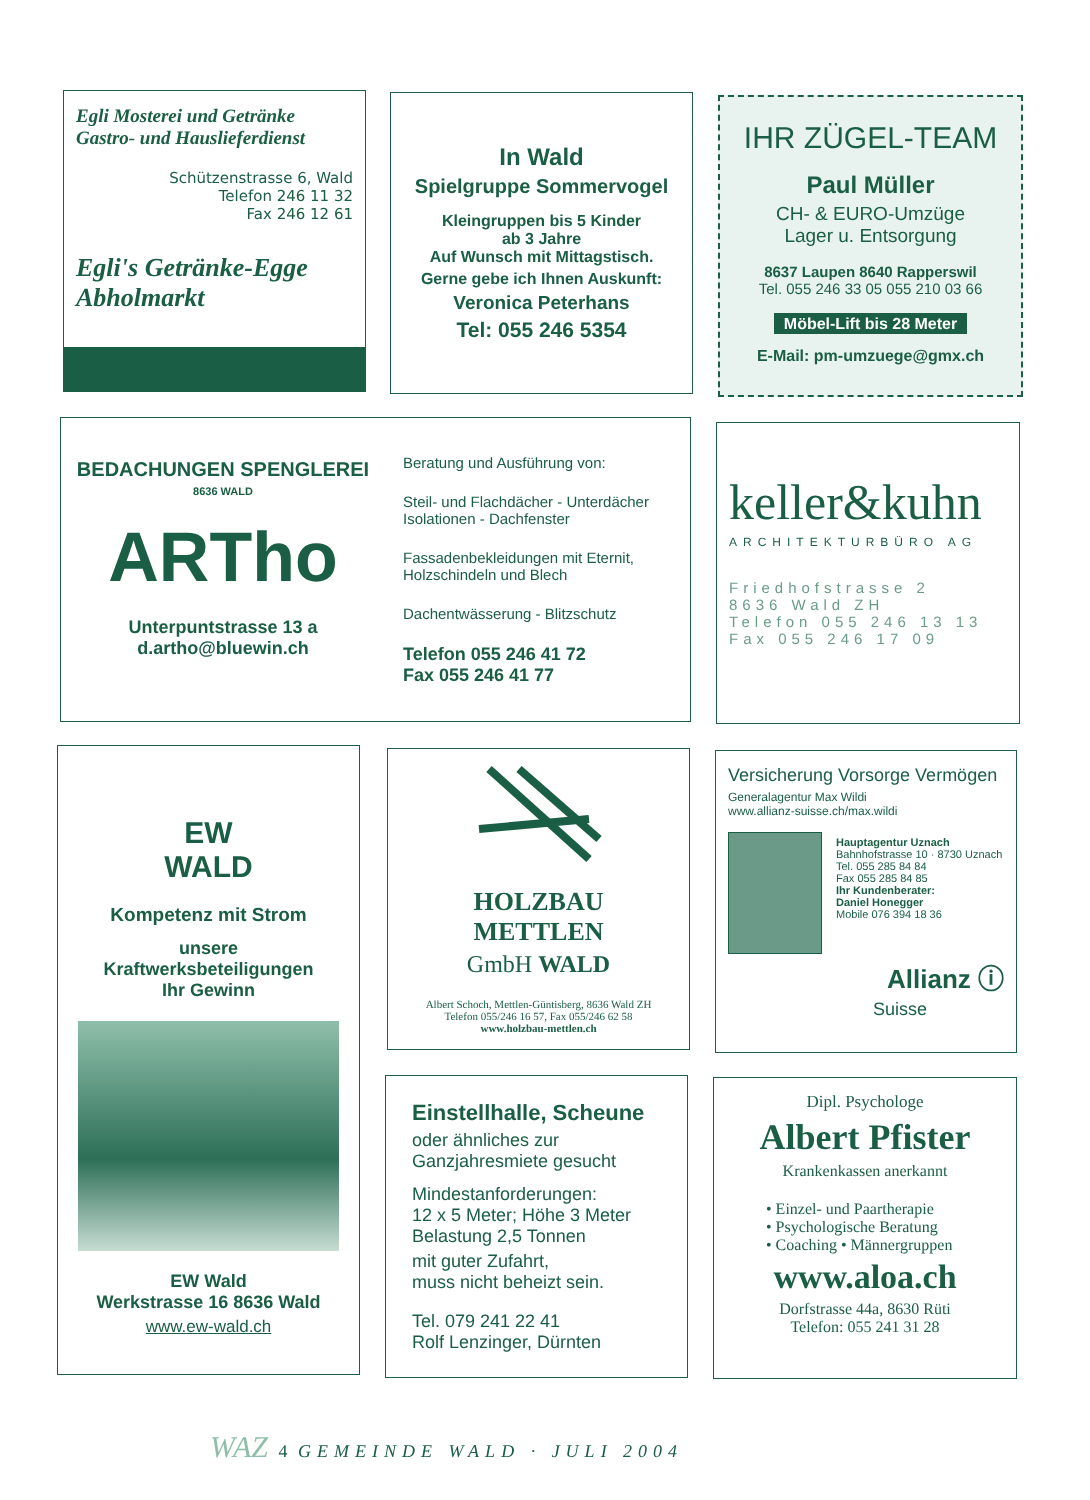Egli Mosterei und Getränke
Gastro- und Hauslieferdienst
Schützenstrasse 6, Wald
Telefon 246 11 32
Fax 246 12 61
Egli's Getränke-Egge
Abholmarkt
In Wald
Spielgruppe Sommervogel
Kleingruppen bis 5 Kinder
ab 3 Jahre
Auf Wunsch mit Mittagstisch.
Gerne gebe ich Ihnen Auskunft:
Veronica Peterhans
Tel: 055 246 5354
IHR ZÜGEL-TEAM
Paul Müller
CH- & EURO-Umzüge
Lager u. Entsorgung
8637 Laupen 8640 Rapperswil
Tel. 055 246 33 05 055 210 03 66
Möbel-Lift bis 28 Meter
E-Mail: pm-umzuege@gmx.ch
BEDACHUNGEN SPENGLEREI
8636 WALD
ARTho
Unterpuntstrasse 13 a
d.artho@bluewin.ch
Beratung und Ausführung von:
Steil- und Flachdächer - Unterdächer
Isolationen - Dachfenster
Fassadenbekleidungen mit Eternit,
Holzschindeln und Blech
Dachentwässerung - Blitzschutz
Telefon 055 246 41 72
Fax 055 246 41 77
keller&kuhn
ARCHITEKTURBÜRO AG
Friedhofstrasse 2
8636 Wald ZH
Telefon 055 246 13 13
Fax 055 246 17 09
EW
WALD
Kompetenz mit Strom
unsere
Kraftwerksbeteiligungen
Ihr Gewinn
EW Wald
Werkstrasse 16 8636 Wald
www.ew-wald.ch
HOLZBAU
METTLEN
GmbH WALD
Albert Schoch, Mettlen-Güntisberg, 8636 Wald ZH
Telefon 055/246 16 57, Fax 055/246 62 58
www.holzbau-mettlen.ch
Versicherung Vorsorge Vermögen
Generalagentur Max Wildi
www.allianz-suisse.ch/max.wildi
Hauptagentur Uznach
Bahnhofstrasse 10 · 8730 Uznach
Tel. 055 285 84 84
Fax 055 285 84 85
Ihr Kundenberater:
Daniel Honegger
Mobile 076 394 18 36
Allianz ⓘ
Suisse
Einstellhalle, Scheune
oder ähnliches zur
Ganzjahresmiete gesucht
Mindestanforderungen:
12 x 5 Meter; Höhe 3 Meter
Belastung 2,5 Tonnen
mit guter Zufahrt,
muss nicht beheizt sein.
Tel. 079 241 22 41
Rolf Lenzinger, Dürnten
Dipl. Psychologe
Albert Pfister
Krankenkassen anerkannt
• Einzel- und Paartherapie
• Psychologische Beratung
• Coaching • Männergruppen
www.aloa.ch
Dorfstrasse 44a, 8630 Rüti
Telefon: 055 241 31 28
WAZ 4 GEMEINDE WALD · JULI 2004